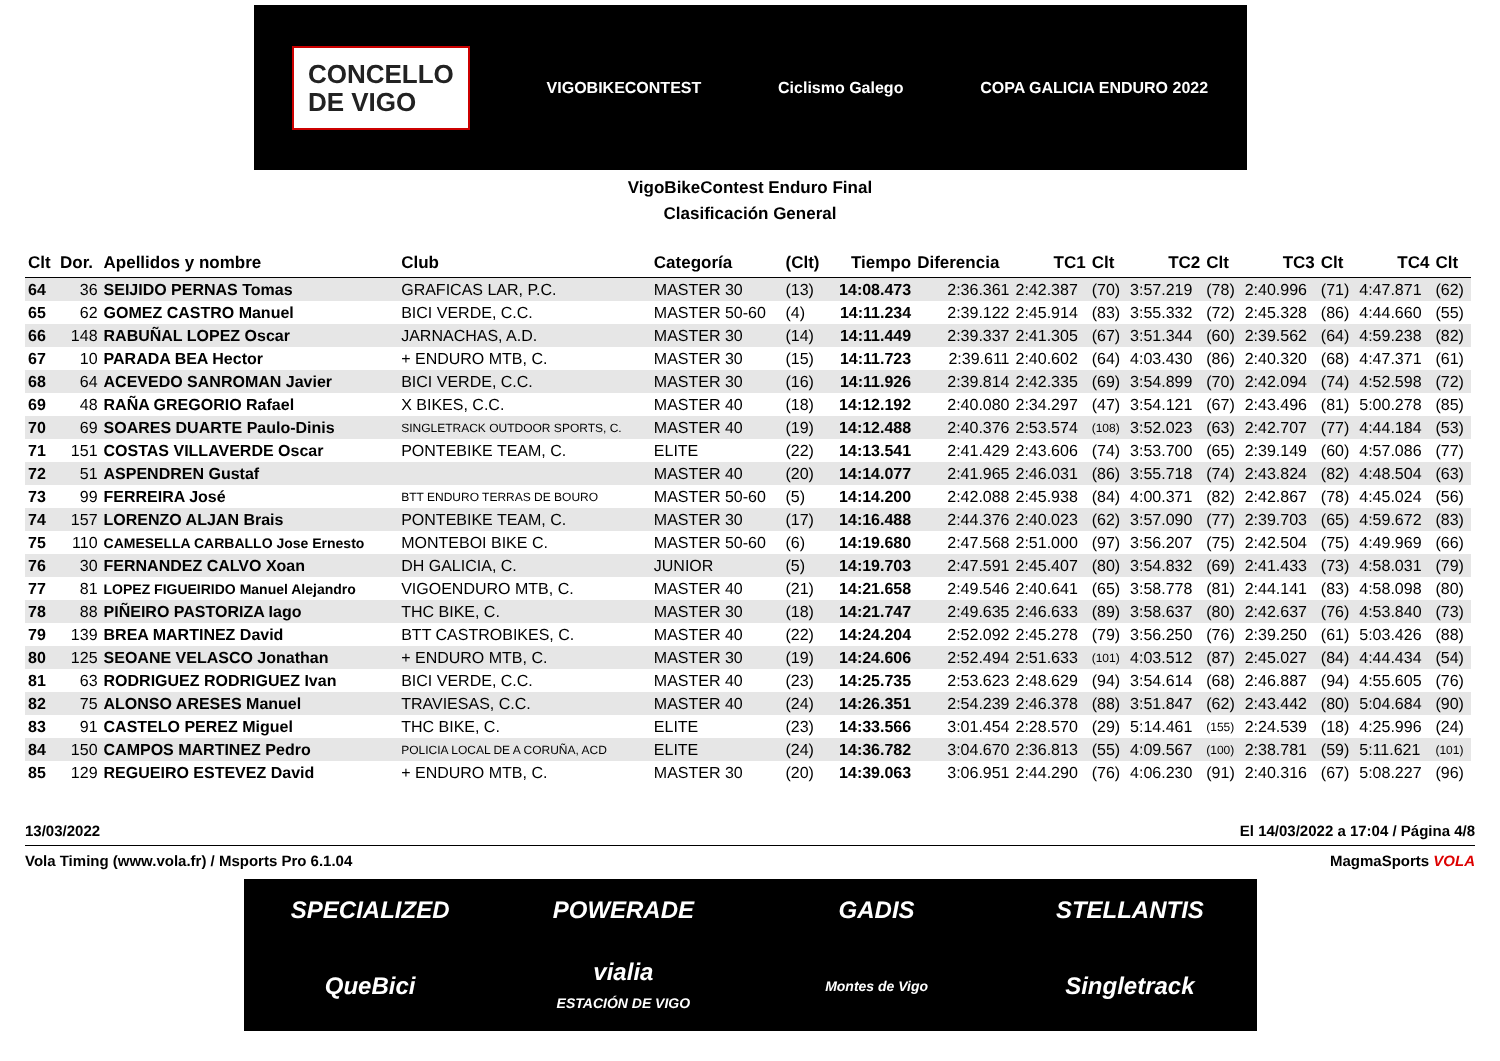CONCELLO
DE VIGO
VIGOBIKECONTEST Ciclismo Galego COPA GALICIA ENDURO 2022
VigoBikeContest Enduro Final
Clasificación General
| Clt | Dor. | Apellidos y nombre | Club | Categoría | (Clt) | Tiempo | Diferencia | TC1 | Clt | TC2 | Clt | TC3 | Clt | TC4 | Clt |
| --- | --- | --- | --- | --- | --- | --- | --- | --- | --- | --- | --- | --- | --- | --- | --- |
| 64 | 36 | SEIJIDO PERNAS Tomas | GRAFICAS LAR, P.C. | MASTER 30 | (13) | 14:08.473 | 2:36.361 | 2:42.387 | (70) | 3:57.219 | (78) | 2:40.996 | (71) | 4:47.871 | (62) |
| 65 | 62 | GOMEZ CASTRO Manuel | BICI VERDE, C.C. | MASTER 50-60 | (4) | 14:11.234 | 2:39.122 | 2:45.914 | (83) | 3:55.332 | (72) | 2:45.328 | (86) | 4:44.660 | (55) |
| 66 | 148 | RABUÑAL LOPEZ Oscar | JARNACHAS, A.D. | MASTER 30 | (14) | 14:11.449 | 2:39.337 | 2:41.305 | (67) | 3:51.344 | (60) | 2:39.562 | (64) | 4:59.238 | (82) |
| 67 | 10 | PARADA BEA Hector | + ENDURO MTB, C. | MASTER 30 | (15) | 14:11.723 | 2:39.611 | 2:40.602 | (64) | 4:03.430 | (86) | 2:40.320 | (68) | 4:47.371 | (61) |
| 68 | 64 | ACEVEDO SANROMAN Javier | BICI VERDE, C.C. | MASTER 30 | (16) | 14:11.926 | 2:39.814 | 2:42.335 | (69) | 3:54.899 | (70) | 2:42.094 | (74) | 4:52.598 | (72) |
| 69 | 48 | RAÑA GREGORIO Rafael | X BIKES, C.C. | MASTER 40 | (18) | 14:12.192 | 2:40.080 | 2:34.297 | (47) | 3:54.121 | (67) | 2:43.496 | (81) | 5:00.278 | (85) |
| 70 | 69 | SOARES DUARTE Paulo-Dinis | SINGLETRACK OUTDOOR SPORTS, C. | MASTER 40 | (19) | 14:12.488 | 2:40.376 | 2:53.574 | (108) | 3:52.023 | (63) | 2:42.707 | (77) | 4:44.184 | (53) |
| 71 | 151 | COSTAS VILLAVERDE Oscar | PONTEBIKE TEAM, C. | ELITE | (22) | 14:13.541 | 2:41.429 | 2:43.606 | (74) | 3:53.700 | (65) | 2:39.149 | (60) | 4:57.086 | (77) |
| 72 | 51 | ASPENDREN Gustaf | | MASTER 40 | (20) | 14:14.077 | 2:41.965 | 2:46.031 | (86) | 3:55.718 | (74) | 2:43.824 | (82) | 4:48.504 | (63) |
| 73 | 99 | FERREIRA José | BTT ENDURO TERRAS DE BOURO | MASTER 50-60 | (5) | 14:14.200 | 2:42.088 | 2:45.938 | (84) | 4:00.371 | (82) | 2:42.867 | (78) | 4:45.024 | (56) |
| 74 | 157 | LORENZO ALJAN Brais | PONTEBIKE TEAM, C. | MASTER 30 | (17) | 14:16.488 | 2:44.376 | 2:40.023 | (62) | 3:57.090 | (77) | 2:39.703 | (65) | 4:59.672 | (83) |
| 75 | 110 | CAMESELLA CARBALLO Jose Ernesto | MONTEBOI BIKE C. | MASTER 50-60 | (6) | 14:19.680 | 2:47.568 | 2:51.000 | (97) | 3:56.207 | (75) | 2:42.504 | (75) | 4:49.969 | (66) |
| 76 | 30 | FERNANDEZ CALVO Xoan | DH GALICIA, C. | JUNIOR | (5) | 14:19.703 | 2:47.591 | 2:45.407 | (80) | 3:54.832 | (69) | 2:41.433 | (73) | 4:58.031 | (79) |
| 77 | 81 | LOPEZ FIGUEIRIDO Manuel Alejandro | VIGOENDURO MTB, C. | MASTER 40 | (21) | 14:21.658 | 2:49.546 | 2:40.641 | (65) | 3:58.778 | (81) | 2:44.141 | (83) | 4:58.098 | (80) |
| 78 | 88 | PIÑEIRO PASTORIZA Iago | THC BIKE, C. | MASTER 30 | (18) | 14:21.747 | 2:49.635 | 2:46.633 | (89) | 3:58.637 | (80) | 2:42.637 | (76) | 4:53.840 | (73) |
| 79 | 139 | BREA MARTINEZ David | BTT CASTROBIKES, C. | MASTER 40 | (22) | 14:24.204 | 2:52.092 | 2:45.278 | (79) | 3:56.250 | (76) | 2:39.250 | (61) | 5:03.426 | (88) |
| 80 | 125 | SEOANE VELASCO Jonathan | + ENDURO MTB, C. | MASTER 30 | (19) | 14:24.606 | 2:52.494 | 2:51.633 | (101) | 4:03.512 | (87) | 2:45.027 | (84) | 4:44.434 | (54) |
| 81 | 63 | RODRIGUEZ RODRIGUEZ Ivan | BICI VERDE, C.C. | MASTER 40 | (23) | 14:25.735 | 2:53.623 | 2:48.629 | (94) | 3:54.614 | (68) | 2:46.887 | (94) | 4:55.605 | (76) |
| 82 | 75 | ALONSO ARESES Manuel | TRAVIESAS, C.C. | MASTER 40 | (24) | 14:26.351 | 2:54.239 | 2:46.378 | (88) | 3:51.847 | (62) | 2:43.442 | (80) | 5:04.684 | (90) |
| 83 | 91 | CASTELO PEREZ Miguel | THC BIKE, C. | ELITE | (23) | 14:33.566 | 3:01.454 | 2:28.570 | (29) | 5:14.461 | (155) | 2:24.539 | (18) | 4:25.996 | (24) |
| 84 | 150 | CAMPOS MARTINEZ Pedro | POLICIA LOCAL DE A CORUÑA, ACD | ELITE | (24) | 14:36.782 | 3:04.670 | 2:36.813 | (55) | 4:09.567 | (100) | 2:38.781 | (59) | 5:11.621 | (101) |
| 85 | 129 | REGUEIRO ESTEVEZ David | + ENDURO MTB, C. | MASTER 30 | (20) | 14:39.063 | 3:06.951 | 2:44.290 | (76) | 4:06.230 | (91) | 2:40.316 | (67) | 5:08.227 | (96) |
13/03/2022 El 14/03/2022 a 17:04 / Página 4/8
Vola Timing (www.vola.fr) / Msports Pro 6.1.04 MagmaSports VOLA
SPECIALIZED
POWERADE
GADIS
STELLANTIS
QueBici
vialia
ESTACIÓN DE VIGO
Montes de Vigo
Singletrack